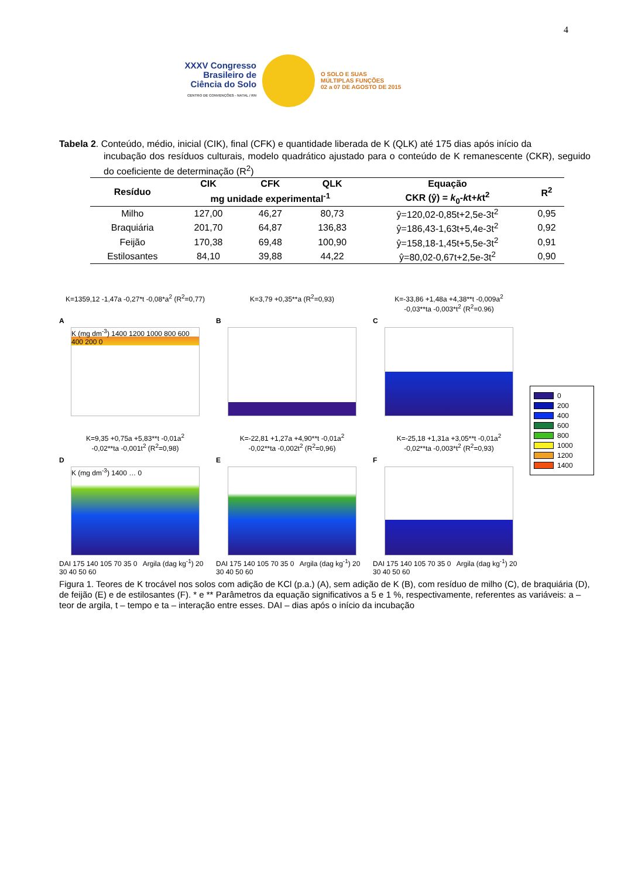4
XXXV Congresso
Brasileiro de
Ciência do Solo
CENTRO DE CONVENÇÕES - NATAL / RN
O SOLO E SUAS
MÚLTIPLAS FUNÇÕES
02 a 07 DE AGOSTO DE 2015
Tabela 2. Conteúdo, médio, inicial (CIK), final (CFK) e quantidade liberada de K (QLK) até 175 dias após início da
incubação dos resíduos culturais, modelo quadrático ajustado para o conteúdo de K remanescente (CKR), seguido do coeficiente de determinação (R<sup>2</sup>)
| Resíduo | CIK | CFK | QLK | Equação | R<sup>2</sup> |
| --- | --- | --- | --- | --- | --- |
| | mg unidade experimental<sup>-1</sup> | | | CKR (ŷ) = k<sub>0</sub>- k t+ k t<sup>2</sup> | |
| Milho | 127,00 | 46,27 | 80,73 | ŷ=120,02-0,85t+2,5e-3t<sup>2</sup> | 0,95 |
| Braquiária | 201,70 | 64,87 | 136,83 | ŷ=186,43-1,63t+5,4e-3t<sup>2</sup> | 0,92 |
| Feijão | 170,38 | 69,48 | 100,90 | ŷ=158,18-1,45t+5,5e-3t<sup>2</sup> | 0,91 |
| Estilosantes | 84,10 | 39,88 | 44,22 | ŷ=80,02-0,67t+2,5e-3t<sup>2</sup> | 0,90 |
K=1359,12 -1,47a -0,27*t -0,08*a<sup>2</sup> (R<sup>2</sup>=0,77)
A
K (mg dm<sup>-3</sup>) 1400 1200 1000 800 600 400 200 0
K=3,79 +0,35**a (R<sup>2</sup>=0,93)
B
K=-33,86 +1,48a +4,38**t -0,009a<sup>2</sup>
-0,03**ta -0,003*t<sup>2</sup> (R<sup>2</sup>=0.96)
C
0
200
400
600
800
1000
1200
1400
K=9,35 +0,75a +5,83**t -0,01a<sup>2</sup>
-0,02**ta -0,001t<sup>2</sup> (R<sup>2</sup>=0,98)
D
K (mg dm<sup>-3</sup>) 1400 … 0
DAI 175 140 105 70 35 0 Argila (dag kg<sup>-1</sup>) 20 30 40 50 60
K=-22,81 +1,27a +4,90**t -0,01a<sup>2</sup>
-0,02**ta -0,002t<sup>2</sup> (R<sup>2</sup>=0,96)
E
DAI 175 140 105 70 35 0 Argila (dag kg<sup>-1</sup>) 20 30 40 50 60
K=-25,18 +1,31a +3,05**t -0,01a<sup>2</sup>
-0,02**ta -0,003*t<sup>2</sup> (R<sup>2</sup>=0,93)
F
DAI 175 140 105 70 35 0 Argila (dag kg<sup>-1</sup>) 20 30 40 50 60
Figura 1. Teores de K trocável nos solos com adição de KCl (p.a.) (A), sem adição de K (B), com resíduo de milho (C), de braquiária (D), de feijão (E) e de estilosantes (F). * e ** Parâmetros da equação significativos a 5 e 1 %, respectivamente, referentes as variáveis: a – teor de argila, t – tempo e ta – interação entre esses. DAI – dias após o início da incubação